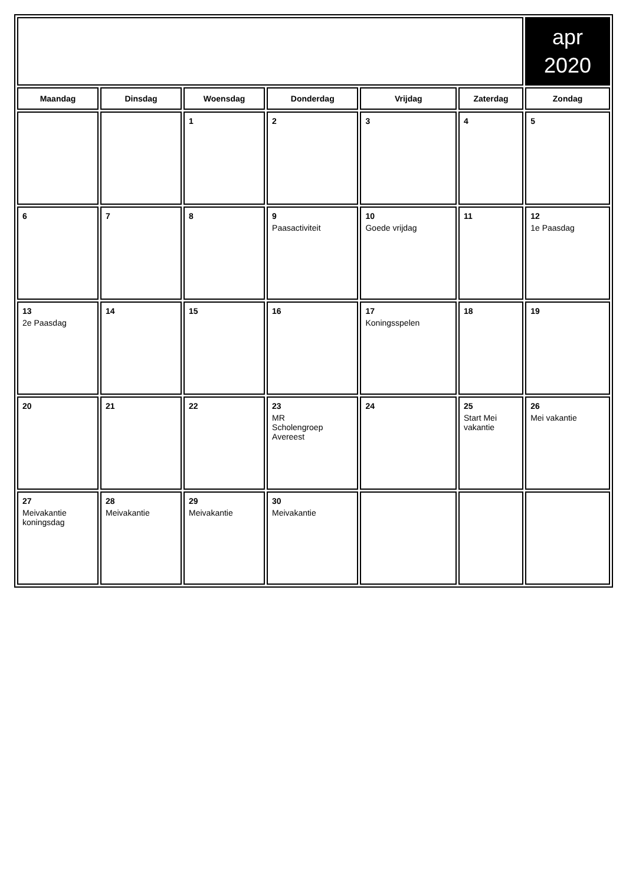| | | | | | | apr 2020 |
| Maandag | Dinsdag | Woensdag | Donderdag | Vrijdag | Zaterdag | Zondag |
| | | 1 | 2 | 3 | 4 | 5 |
| 6 | 7 | 8 | 9 Paasactiviteit | 10 Goede vrijdag | 11 | 12 1e Paasdag |
| 13 2e Paasdag | 14 | 15 | 16 | 17 Koningsspelen | 18 | 19 |
| 20 | 21 | 22 | 23 MR Scholengroep Avereest | 24 | 25 Start Mei vakantie | 26 Mei vakantie |
| 27 Meivakantie koningsdag | 28 Meivakantie | 29 Meivakantie | 30 Meivakantie | | | |